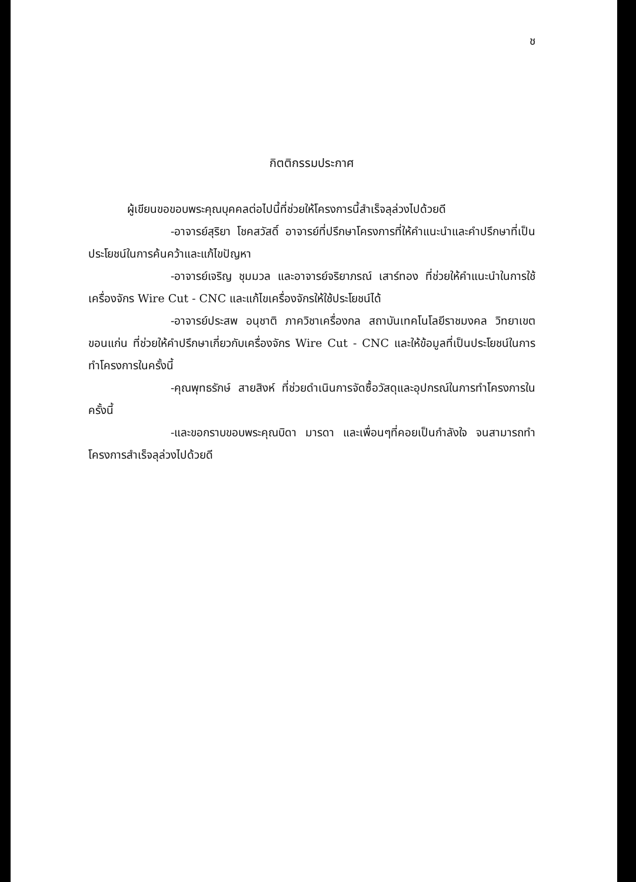ช
กิตติกรรมประกาศ
ผู้เขียนขอขอบพระคุณบุคคลต่อไปนี้ที่ช่วยให้โครงการนี้สำเร็จลุล่วงไปด้วยดี
-อาจารย์สุริยา โชคสวัสดิ์ อาจารย์ที่ปรึกษาโครงการที่ให้คำแนะนำและคำปรึกษาที่เป็นประโยชน์ในการค้นคว้าและแก้ไขปัญหา
-อาจารย์เจริญ ชุมมวล และอาจารย์จริยาภรณ์ เสาร์ทอง ที่ช่วยให้คำแนะนำในการใช้เครื่องจักร Wire Cut - CNC และแก้ไขเครื่องจักรให้ใช้ประโยชน์ได้
-อาจารย์ประสพ อนุชาติ ภาควิชาเครื่องกล สถาบันเทคโนโลยีราชมงคล วิทยาเขตขอนแก่น ที่ช่วยให้คำปรึกษาเกี่ยวกับเครื่องจักร Wire Cut - CNC และให้ข้อมูลที่เป็นประโยชน์ในการทำโครงการในครั้งนี้
-คุณพุทธรักษ์ สายสิงห์ ที่ช่วยดำเนินการจัดซื้อวัสดุและอุปกรณ์ในการทำโครงการในครั้งนี้
-และขอกราบขอบพระคุณบิดา มารดา และเพื่อนๆที่คอยเป็นกำลังใจ จนสามารถทำโครงการสำเร็จลุล่วงไปด้วยดี